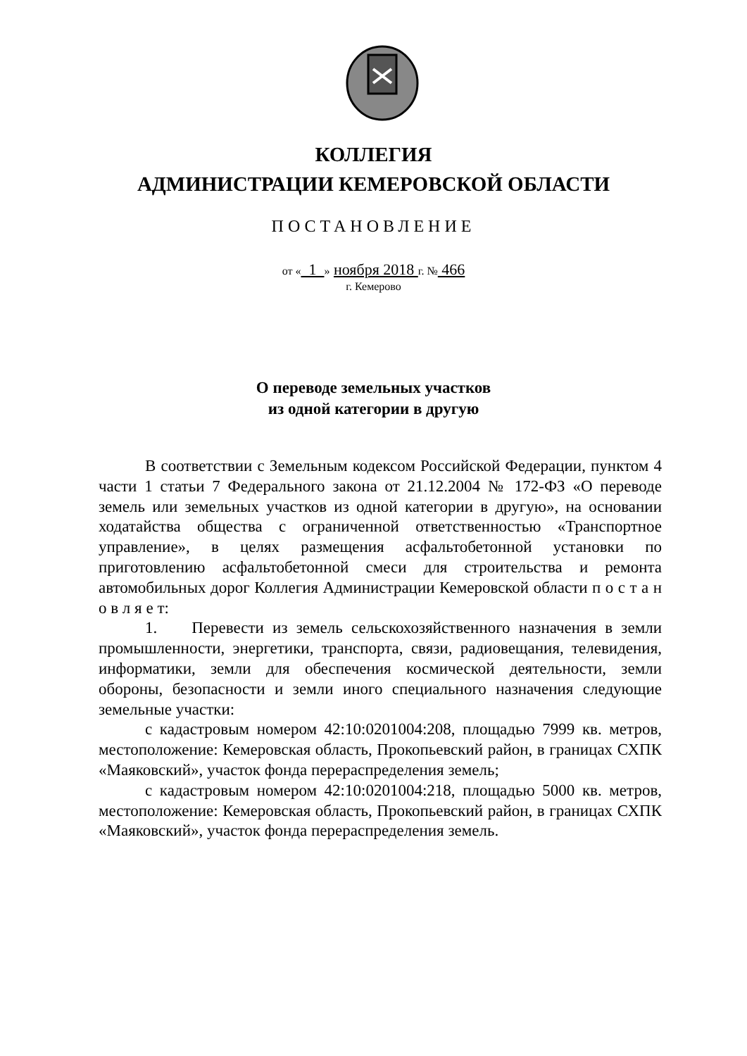КОЛЛЕГИЯ
АДМИНИСТРАЦИИ КЕМЕРОВСКОЙ ОБЛАСТИ
ПОСТАНОВЛЕНИЕ
от « 1 » ноября 2018 г. № 466
г. Кемерово
О переводе земельных участков
из одной категории в другую
В соответствии с Земельным кодексом Российской Федерации, пунктом 4 части 1 статьи 7 Федерального закона от 21.12.2004 № 172-ФЗ «О переводе земель или земельных участков из одной категории в другую», на основании ходатайства общества с ограниченной ответственностью «Транспортное управление», в целях размещения асфальтобетонной установки по приготовлению асфальтобетонной смеси для строительства и ремонта автомобильных дорог Коллегия Администрации Кемеровской области п о с т а н о в л я е т:
1. Перевести из земель сельскохозяйственного назначения в земли промышленности, энергетики, транспорта, связи, радиовещания, телевидения, информатики, земли для обеспечения космической деятельности, земли обороны, безопасности и земли иного специального назначения следующие земельные участки:
с кадастровым номером 42:10:0201004:208, площадью 7999 кв. метров, местоположение: Кемеровская область, Прокопьевский район, в границах СХПК «Маяковский», участок фонда перераспределения земель;
с кадастровым номером 42:10:0201004:218, площадью 5000 кв. метров, местоположение: Кемеровская область, Прокопьевский район, в границах СХПК «Маяковский», участок фонда перераспределения земель.